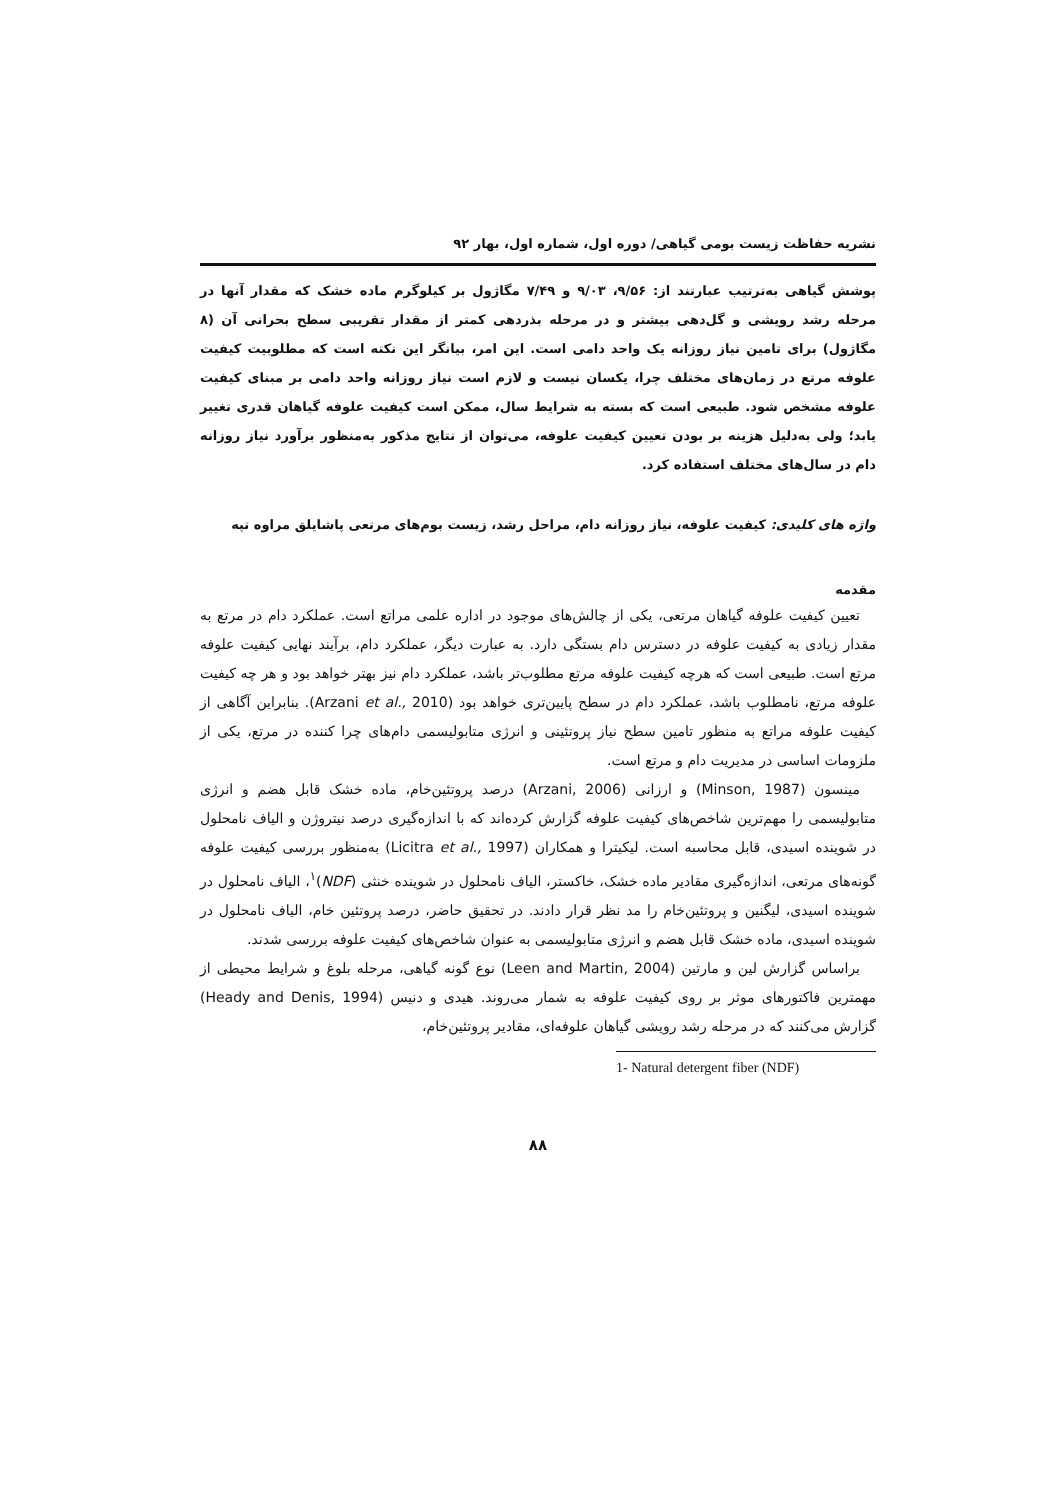نشریه حفاظت زیست بومی گیاهی/ دوره اول، شماره اول، بهار ۹۲
پوشش گیاهی به‌ترتیب عبارتند از: ۹/۵۶، ۹/۰۳ و ۷/۴۹ مگاژول بر کیلوگرم ماده خشک که مقدار آنها در مرحله رشد رویشی و گل‌دهی بیشتر و در مرحله بذردهی کمتر از مقدار تقریبی سطح بحرانی آن (۸ مگاژول) برای تامین نیاز روزانه یک واحد دامی است. این امر، بیانگر این نکته است که مطلوبیت کیفیت علوفه مرتع در زمان‌های مختلف چرا، یکسان نیست و لازم است نیاز روزانه واحد دامی بر مبنای کیفیت علوفه مشخص شود. طبیعی است که بسته به شرایط سال، ممکن است کیفیت علوفه گیاهان قدری تغییر یابد؛ ولی به‌دلیل هزینه بر بودن تعیین کیفیت علوفه، می‌توان از نتایج مذکور به‌منظور برآورد نیاز روزانه دام در سال‌های مختلف استفاده کرد.
واژه های کلیدی: کیفیت علوفه، نیاز روزانه دام، مراحل رشد، زیست بوم‌های مرتعی پاشایلق مراوه تپه
مقدمه
تعیین کیفیت علوفه گیاهان مرتعی، یکی از چالش‌های موجود در اداره علمی مراتع است. عملکرد دام در مرتع به مقدار زیادی به کیفیت علوفه در دسترس دام بستگی دارد. به عبارت دیگر، عملکرد دام، برآیند نهایی کیفیت علوفه مرتع است. طبیعی است که هرچه کیفیت علوفه مرتع مطلوب‌تر باشد، عملکرد دام نیز بهتر خواهد بود و هر چه کیفیت علوفه مرتع، نامطلوب باشد، عملکرد دام در سطح پایین‌تری خواهد بود (Arzani et al., 2010). بنابراین آگاهی از کیفیت علوفه مراتع به منظور تامین سطح نیاز پروتئینی و انرژی متابولیسمی دام‌های چرا کننده در مرتع، یکی از ملزومات اساسی در مدیریت دام و مرتع است.
مینسون (Minson, 1987) و ارزانی (Arzani, 2006) درصد پروتئین‌خام، ماده خشک قابل هضم و انرژی متابولیسمی را مهم‌ترین شاخص‌های کیفیت علوفه گزارش کرده‌اند که با اندازه‌گیری درصد نیتروژن و الیاف نامحلول در شوینده اسیدی، قابل محاسبه است. لیکیترا و همکاران (Licitra et al., 1997) به‌منظور بررسی کیفیت علوفه گونه‌های مرتعی، اندازه‌گیری مقادیر ماده خشک، خاکستر، الیاف نامحلول در شوینده خنثی (NDF)<sup>۱</sup>، الیاف نامحلول در شوینده اسیدی، لیگنین و پروتئین‌خام را مد نظر قرار دادند. در تحقیق حاضر، درصد پروتئین خام، الیاف نامحلول در شوینده اسیدی، ماده خشک قابل هضم و انرژی متابولیسمی به عنوان شاخص‌های کیفیت علوفه بررسی شدند.
براساس گزارش لین و مارتین (Leen and Martin, 2004) نوع گونه گیاهی، مرحله بلوغ و شرایط محیطی از مهمترین فاکتورهای موثر بر روی کیفیت علوفه به شمار می‌روند. هیدی و دنیس (Heady and Denis, 1994) گزارش می‌کنند که در مرحله رشد رویشی گیاهان علوفه‌ای، مقادیر پروتئین‌خام،
1- Natural detergent fiber (NDF)
۸۸